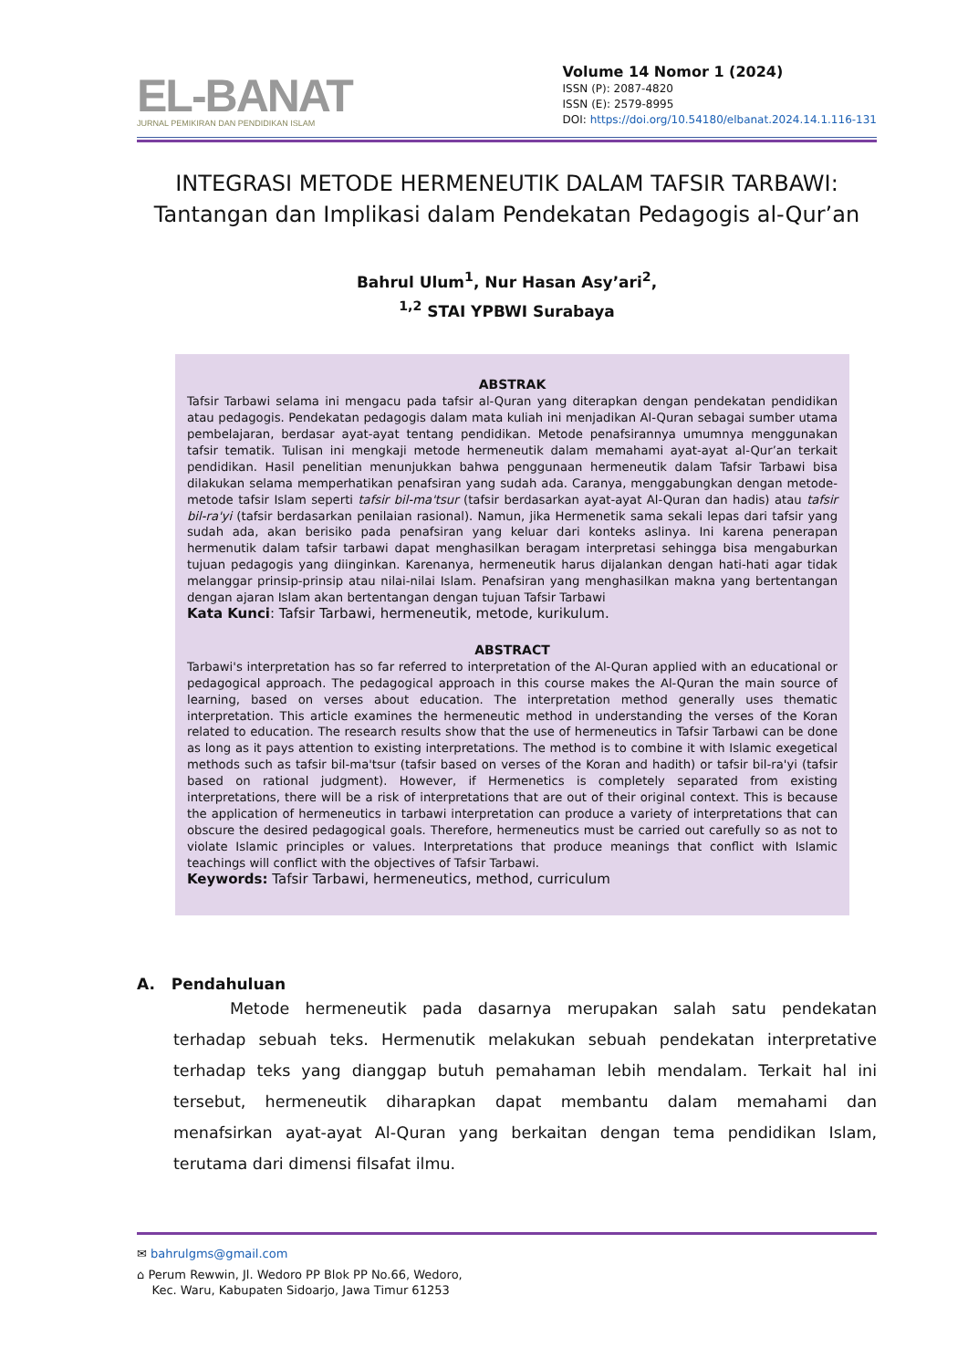EL-BANAT
JURNAL PEMIKIRAN DAN PENDIDIKAN ISLAM
Volume 14 Nomor 1 (2024)
ISSN (P): 2087-4820
ISSN (E): 2579-8995
DOI: https://doi.org/10.54180/elbanat.2024.14.1.116-131
INTEGRASI METODE HERMENEUTIK DALAM TAFSIR TARBAWI:
Tantangan dan Implikasi dalam Pendekatan Pedagogis al-Qur’an
Bahrul Ulum<sup>1</sup>, Nur Hasan Asy’ari<sup>2</sup>,
<sup>1,2</sup> STAI YPBWI Surabaya
ABSTRAK
Tafsir Tarbawi selama ini mengacu pada tafsir al-Quran yang diterapkan dengan pendekatan pendidikan atau pedagogis. Pendekatan pedagogis dalam mata kuliah ini menjadikan Al-Quran sebagai sumber utama pembelajaran, berdasar ayat-ayat tentang pendidikan. Metode penafsirannya umumnya menggunakan tafsir tematik. Tulisan ini mengkaji metode hermeneutik dalam memahami ayat-ayat al-Qur’an terkait pendidikan. Hasil penelitian menunjukkan bahwa penggunaan hermeneutik dalam Tafsir Tarbawi bisa dilakukan selama memperhatikan penafsiran yang sudah ada. Caranya, menggabungkan dengan metode-metode tafsir Islam seperti tafsir bil-ma'tsur (tafsir berdasarkan ayat-ayat Al-Quran dan hadis) atau tafsir bil-ra'yi (tafsir berdasarkan penilaian rasional). Namun, jika Hermenetik sama sekali lepas dari tafsir yang sudah ada, akan berisiko pada penafsiran yang keluar dari konteks aslinya. Ini karena penerapan hermenutik dalam tafsir tarbawi dapat menghasilkan beragam interpretasi sehingga bisa mengaburkan tujuan pedagogis yang diinginkan. Karenanya, hermeneutik harus dijalankan dengan hati-hati agar tidak melanggar prinsip-prinsip atau nilai-nilai Islam. Penafsiran yang menghasilkan makna yang bertentangan dengan ajaran Islam akan bertentangan dengan tujuan Tafsir Tarbawi
Kata Kunci: Tafsir Tarbawi, hermeneutik, metode, kurikulum.
ABSTRACT
Tarbawi's interpretation has so far referred to interpretation of the Al-Quran applied with an educational or pedagogical approach. The pedagogical approach in this course makes the Al-Quran the main source of learning, based on verses about education. The interpretation method generally uses thematic interpretation. This article examines the hermeneutic method in understanding the verses of the Koran related to education. The research results show that the use of hermeneutics in Tafsir Tarbawi can be done as long as it pays attention to existing interpretations. The method is to combine it with Islamic exegetical methods such as tafsir bil-ma'tsur (tafsir based on verses of the Koran and hadith) or tafsir bil-ra'yi (tafsir based on rational judgment). However, if Hermenetics is completely separated from existing interpretations, there will be a risk of interpretations that are out of their original context. This is because the application of hermeneutics in tarbawi interpretation can produce a variety of interpretations that can obscure the desired pedagogical goals. Therefore, hermeneutics must be carried out carefully so as not to violate Islamic principles or values. Interpretations that produce meanings that conflict with Islamic teachings will conflict with the objectives of Tafsir Tarbawi.
Keywords: Tafsir Tarbawi, hermeneutics, method, curriculum
A. Pendahuluan
Metode hermeneutik pada dasarnya merupakan salah satu pendekatan terhadap sebuah teks. Hermenutik melakukan sebuah pendekatan interpretative terhadap teks yang dianggap butuh pemahaman lebih mendalam. Terkait hal ini tersebut, hermeneutik diharapkan dapat membantu dalam memahami dan menafsirkan ayat-ayat Al-Quran yang berkaitan dengan tema pendidikan Islam, terutama dari dimensi filsafat ilmu.
✉ bahrulgms@gmail.com
⌂ Perum Rewwin, Jl. Wedoro PP Blok PP No.66, Wedoro,
Kec. Waru, Kabupaten Sidoarjo, Jawa Timur 61253